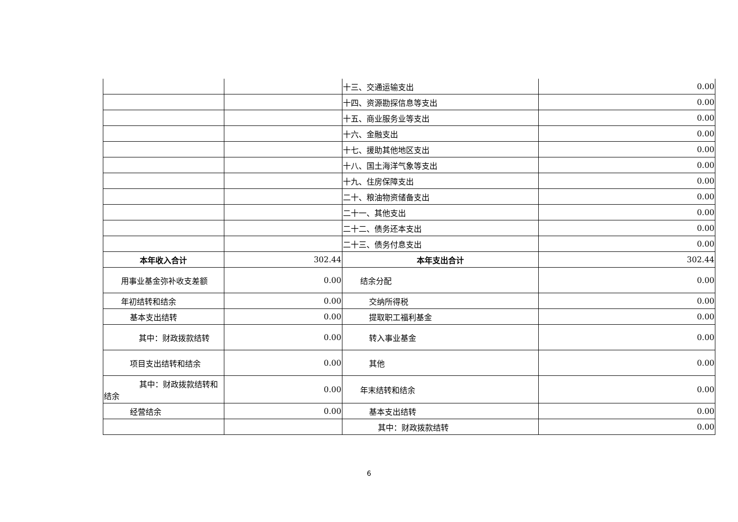| | | 十三、交通运输支出 | 0.00 |
| | | 十四、资源勘探信息等支出 | 0.00 |
| | | 十五、商业服务业等支出 | 0.00 |
| | | 十六、金融支出 | 0.00 |
| | | 十七、援助其他地区支出 | 0.00 |
| | | 十八、国土海洋气象等支出 | 0.00 |
| | | 十九、住房保障支出 | 0.00 |
| | | 二十、粮油物资储备支出 | 0.00 |
| | | 二十一、其他支出 | 0.00 |
| | | 二十二、债务还本支出 | 0.00 |
| | | 二十三、债务付息支出 | 0.00 |
| 本年收入合计 | 302.44 | 本年支出合计 | 302.44 |
| 用事业基金弥补收支差额 | 0.00 | 结余分配 | 0.00 |
| 年初结转和结余 | 0.00 | 交纳所得税 | 0.00 |
| 基本支出结转 | 0.00 | 提取职工福利基金 | 0.00 |
| 其中：财政拨款结转 | 0.00 | 转入事业基金 | 0.00 |
| 项目支出结转和结余 | 0.00 | 其他 | 0.00 |
| 其中：财政拨款结转和 结余 | 0.00 | 年末结转和结余 | 0.00 |
| 经营结余 | 0.00 | 基本支出结转 | 0.00 |
| | | 其中：财政拨款结转 | 0.00 |
6